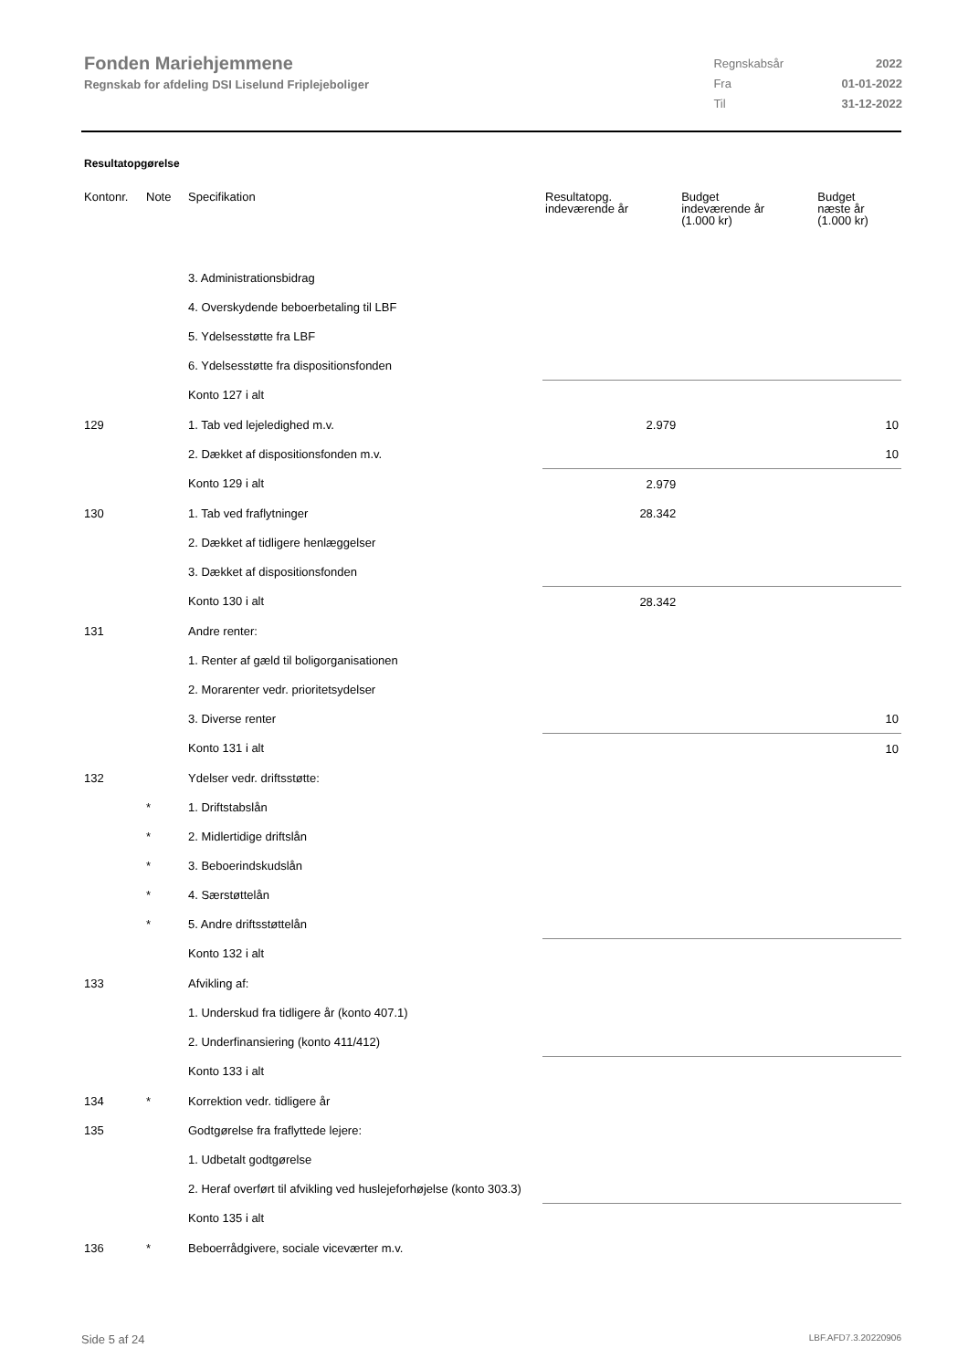Fonden Mariehjemmene
Regnskab for afdeling DSI Liselund Friplejeboliger
| Regnskabsår | 2022 |
| Fra | 01-01-2022 |
| Til | 31-12-2022 |
Resultatopgørelse
| Kontonr. | Note | Specifikation | Resultatopg. indeværende år | Budget indeværende år (1.000 kr) | Budget næste år (1.000 kr) |
| --- | --- | --- | --- | --- | --- |
| | | 3. Administrationsbidrag | | | |
| | | 4. Overskydende beboerbetaling til LBF | | | |
| | | 5. Ydelsesstøtte fra LBF | | | |
| | | 6. Ydelsesstøtte fra dispositionsfonden | | | |
| | | Konto 127 i alt | | | |
| 129 | | 1. Tab ved lejeledighed m.v. | 2.979 | | 10 |
| | | 2. Dækket af dispositionsfonden m.v. | | | 10 |
| | | Konto 129 i alt | 2.979 | | |
| 130 | | 1. Tab ved fraflytninger | 28.342 | | |
| | | 2. Dækket af tidligere henlæggelser | | | |
| | | 3. Dækket af dispositionsfonden | | | |
| | | Konto 130 i alt | 28.342 | | |
| 131 | | Andre renter: | | | |
| | | 1. Renter af gæld til boligorganisationen | | | |
| | | 2. Morarenter vedr. prioritetsydelser | | | |
| | | 3. Diverse renter | | | 10 |
| | | Konto 131 i alt | | | 10 |
| 132 | | Ydelser vedr. driftsstøtte: | | | |
| | * | 1. Driftstabslån | | | |
| | * | 2. Midlertidige driftslån | | | |
| | * | 3. Beboerindskudslån | | | |
| | * | 4. Særstøttelån | | | |
| | * | 5. Andre driftsstøttelån | | | |
| | | Konto 132 i alt | | | |
| 133 | | Afvikling af: | | | |
| | | 1. Underskud fra tidligere år (konto 407.1) | | | |
| | | 2. Underfinansiering (konto 411/412) | | | |
| | | Konto 133 i alt | | | |
| 134 | * | Korrektion vedr. tidligere år | | | |
| 135 | | Godtgørelse fra fraflyttede lejere: | | | |
| | | 1. Udbetalt godtgørelse | | | |
| | | 2. Heraf overført til afvikling ved huslejeforhøjelse (konto 303.3) | | | |
| | | Konto 135 i alt | | | |
| 136 | * | Beboerrådgivere, sociale viceværter m.v. | | | |
Side 5 af 24 LBF.AFD7.3.20220906